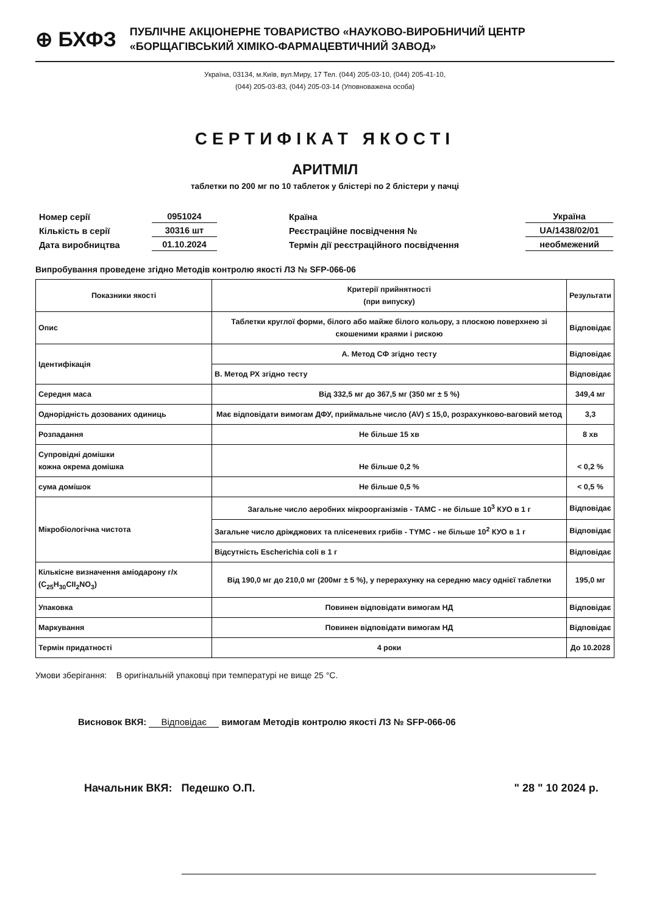⊕ БХФЗ
ПУБЛІЧНЕ АКЦІОНЕРНЕ ТОВАРИСТВО «НАУКОВО-ВИРОБНИЧИЙ ЦЕНТР
«БОРЩАГІВСЬКИЙ ХІМІКО-ФАРМАЦЕВТИЧНИЙ ЗАВОД»
Україна, 03134, м.Київ, вул.Миру, 17 Тел. (044) 205-03-10, (044) 205-41-10,
(044) 205-03-83, (044) 205-03-14 (Уповноважена особа)
СЕРТИФІКАТ ЯКОСТІ
АРИТМІЛ
таблетки по 200 мг по 10 таблеток у блістері по 2 блістери у пачці
| Номер серії | 0951024 |
| Кількість в серії | 30316 шт |
| Дата виробництва | 01.10.2024 |
| Країна | Україна |
| Реєстраційне посвідчення № | UA/1438/02/01 |
| Термін дії реєстраційного посвідчення | необмежений |
Випробування проведене згідно Методів контролю якості ЛЗ № SFP-066-06
| Показники якості | Критерії прийнятності (при випуску) | Результати |
| --- | --- | --- |
| Опис | Таблетки круглої форми, білого або майже білого кольору, з плоскою поверхнею зі скошеними краями і рискою | Відповідає |
| Ідентифікація | А. Метод СФ згідно тесту | Відповідає |
| | B. Метод РХ згідно тесту | Відповідає |
| Середня маса | Від 332,5 мг до 367,5 мг (350 мг ± 5 %) | 349,4 мг |
| Однорідність дозованих одиниць | Має відповідати вимогам ДФУ, приймальне число (AV) ≤ 15,0, розрахунково-ваговий метод | 3,3 |
| Розпадання | Не більше 15 хв | 8 хв |
| Супровідні домішки кожна окрема домішка | Не більше 0,2 % | < 0,2 % |
| сума домішок | Не більше 0,5 % | < 0,5 % |
| Мікробіологічна чистота | Загальне число аеробних мікроорганізмів - ТАМС - не більше 10<sup>3</sup> КУО в 1 г | Відповідає |
| | Загальне число дріжджових та плісеневих грибів - TYMC - не більше 10<sup>2</sup> КУО в 1 г | Відповідає |
| | Відсутність Escherichia coli в 1 г | Відповідає |
| Кількісне визначення аміодарону г/х (C<sub>25</sub>H<sub>30</sub>CII<sub>2</sub>NO<sub>3</sub>) | Від 190,0 мг до 210,0 мг (200мг ± 5 %), у перерахунку на середню масу однієї таблетки | 195,0 мг |
| Упаковка | Повинен відповідати вимогам НД | Відповідає |
| Маркування | Повинен відповідати вимогам НД | Відповідає |
| Термін придатності | 4 роки | До 10.2028 |
Умови зберігання: В оригінальній упаковці при температурі не вище 25 °С.
Висновок ВКЯ: Відповідає вимогам Методів контролю якості ЛЗ № SFP-066-06
Начальник ВКЯ: Педешко О.П. " 28 " 10 2024 р.